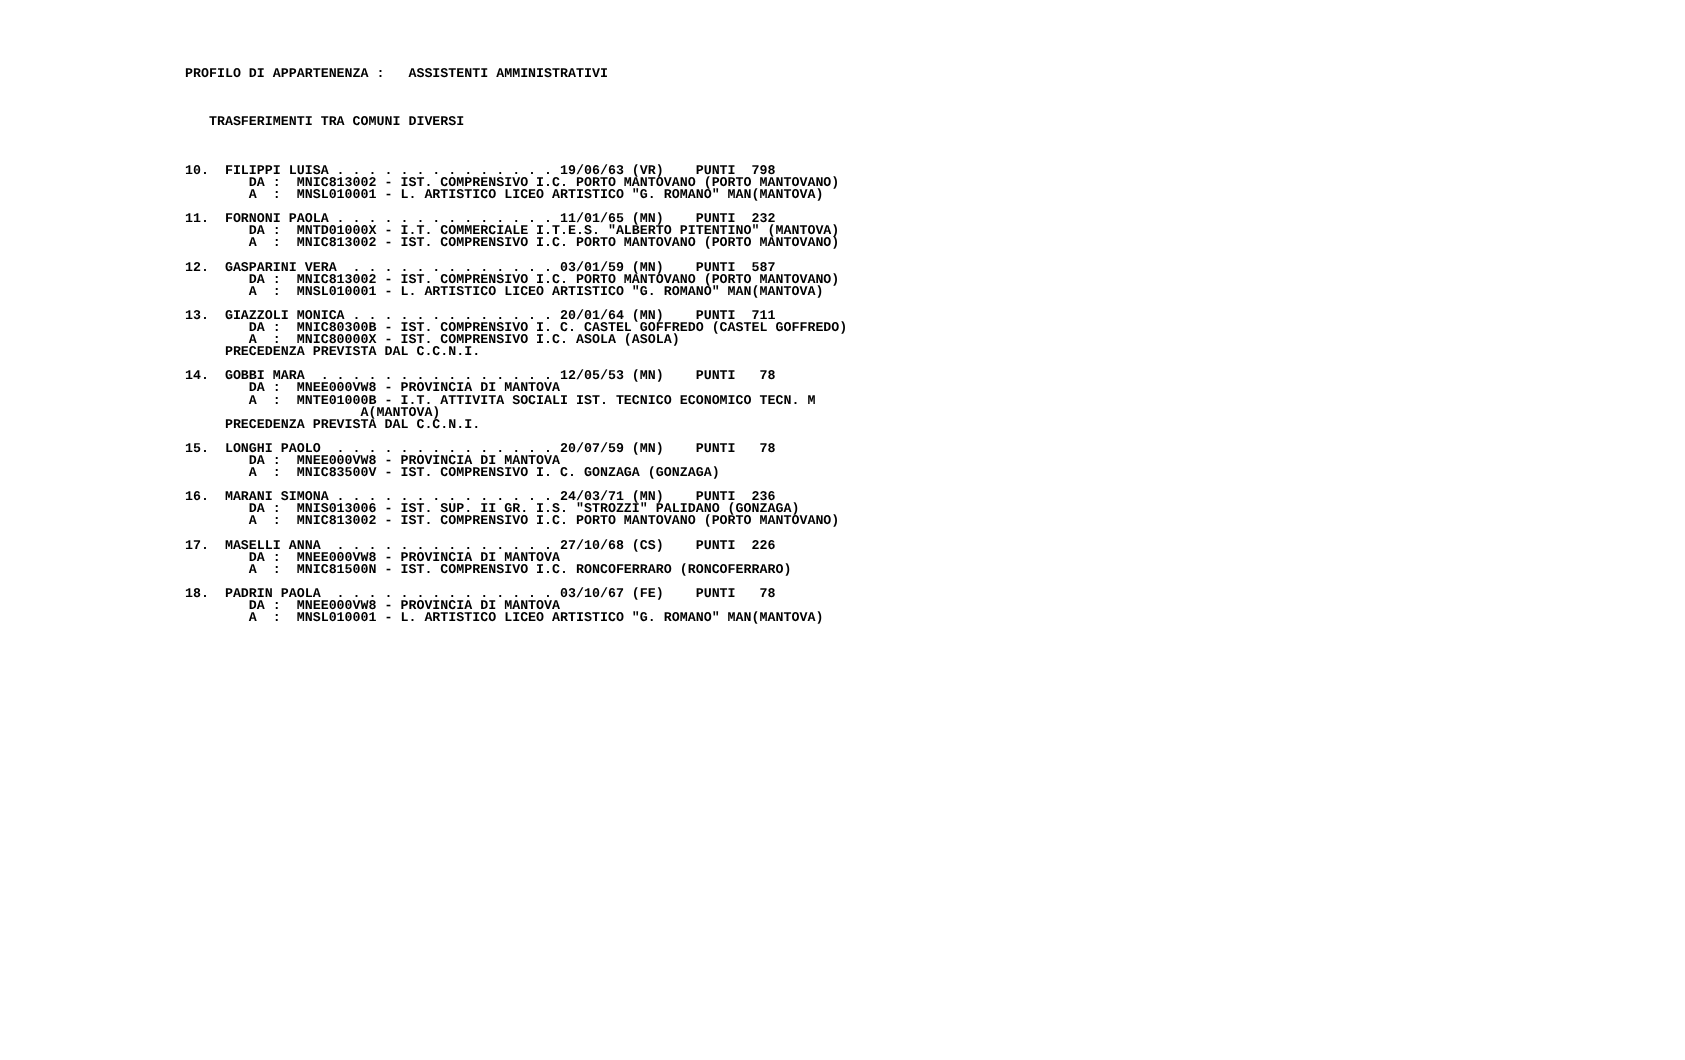PROFILO DI APPARTENENZA :   ASSISTENTI AMMINISTRATIVI



   TRASFERIMENTI TRA COMUNI DIVERSI



10.  FILIPPI LUISA . . . . . . . . . . . . . . 19/06/63 (VR)    PUNTI  798
        DA :  MNIC813002 - IST. COMPRENSIVO I.C. PORTO MANTOVANO (PORTO MANTOVANO)
        A  :  MNSL010001 - L. ARTISTICO LICEO ARTISTICO "G. ROMANO" MAN(MANTOVA)

11.  FORNONI PAOLA . . . . . . . . . . . . . . 11/01/65 (MN)    PUNTI  232
        DA :  MNTD01000X - I.T. COMMERCIALE I.T.E.S. "ALBERTO PITENTINO" (MANTOVA)
        A  :  MNIC813002 - IST. COMPRENSIVO I.C. PORTO MANTOVANO (PORTO MANTOVANO)

12.  GASPARINI VERA  . . . . . . . . . . . . . 03/01/59 (MN)    PUNTI  587
        DA :  MNIC813002 - IST. COMPRENSIVO I.C. PORTO MANTOVANO (PORTO MANTOVANO)
        A  :  MNSL010001 - L. ARTISTICO LICEO ARTISTICO "G. ROMANO" MAN(MANTOVA)

13.  GIAZZOLI MONICA . . . . . . . . . . . . . 20/01/64 (MN)    PUNTI  711
        DA :  MNIC80300B - IST. COMPRENSIVO I. C. CASTEL GOFFREDO (CASTEL GOFFREDO)
        A  :  MNIC80000X - IST. COMPRENSIVO I.C. ASOLA (ASOLA)
     PRECEDENZA PREVISTA DAL C.C.N.I.

14.  GOBBI MARA  . . . . . . . . . . . . . . . 12/05/53 (MN)    PUNTI   78
        DA :  MNEE000VW8 - PROVINCIA DI MANTOVA
        A  :  MNTE01000B - I.T. ATTIVITA SOCIALI IST. TECNICO ECONOMICO TECN. M
                      A(MANTOVA)
     PRECEDENZA PREVISTA DAL C.C.N.I.

15.  LONGHI PAOLO  . . . . . . . . . . . . . . 20/07/59 (MN)    PUNTI   78
        DA :  MNEE000VW8 - PROVINCIA DI MANTOVA
        A  :  MNIC83500V - IST. COMPRENSIVO I. C. GONZAGA (GONZAGA)

16.  MARANI SIMONA . . . . . . . . . . . . . . 24/03/71 (MN)    PUNTI  236
        DA :  MNIS013006 - IST. SUP. II GR. I.S. "STROZZI" PALIDANO (GONZAGA)
        A  :  MNIC813002 - IST. COMPRENSIVO I.C. PORTO MANTOVANO (PORTO MANTOVANO)

17.  MASELLI ANNA  . . . . . . . . . . . . . . 27/10/68 (CS)    PUNTI  226
        DA :  MNEE000VW8 - PROVINCIA DI MANTOVA
        A  :  MNIC81500N - IST. COMPRENSIVO I.C. RONCOFERRARO (RONCOFERRARO)

18.  PADRIN PAOLA  . . . . . . . . . . . . . . 03/10/67 (FE)    PUNTI   78
        DA :  MNEE000VW8 - PROVINCIA DI MANTOVA
        A  :  MNSL010001 - L. ARTISTICO LICEO ARTISTICO "G. ROMANO" MAN(MANTOVA)